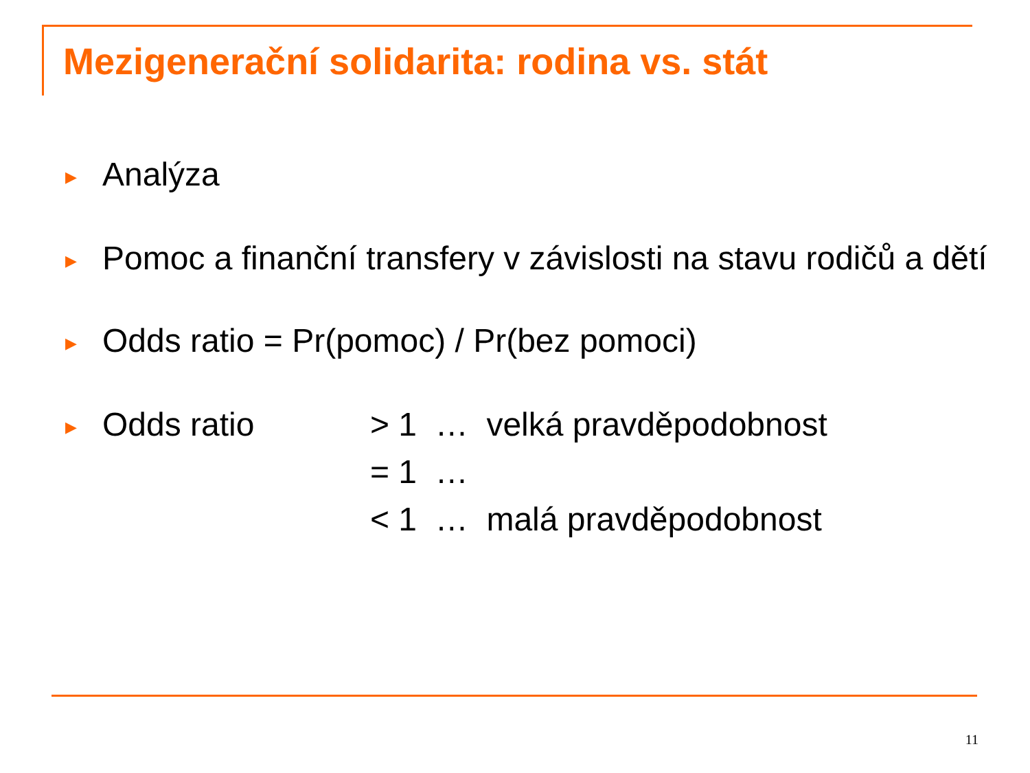Mezigenerační solidarita: rodina vs. stát
▶
Analýza
▶
Pomoc a finanční transfery v závislosti na stavu rodičů a dětí
▶
Odds ratio = Pr(pomoc) / Pr(bez pomoci)
▶
Odds ratio
> 1 … velká pravděpodobnost
= 1 …
< 1 … malá pravděpodobnost
11